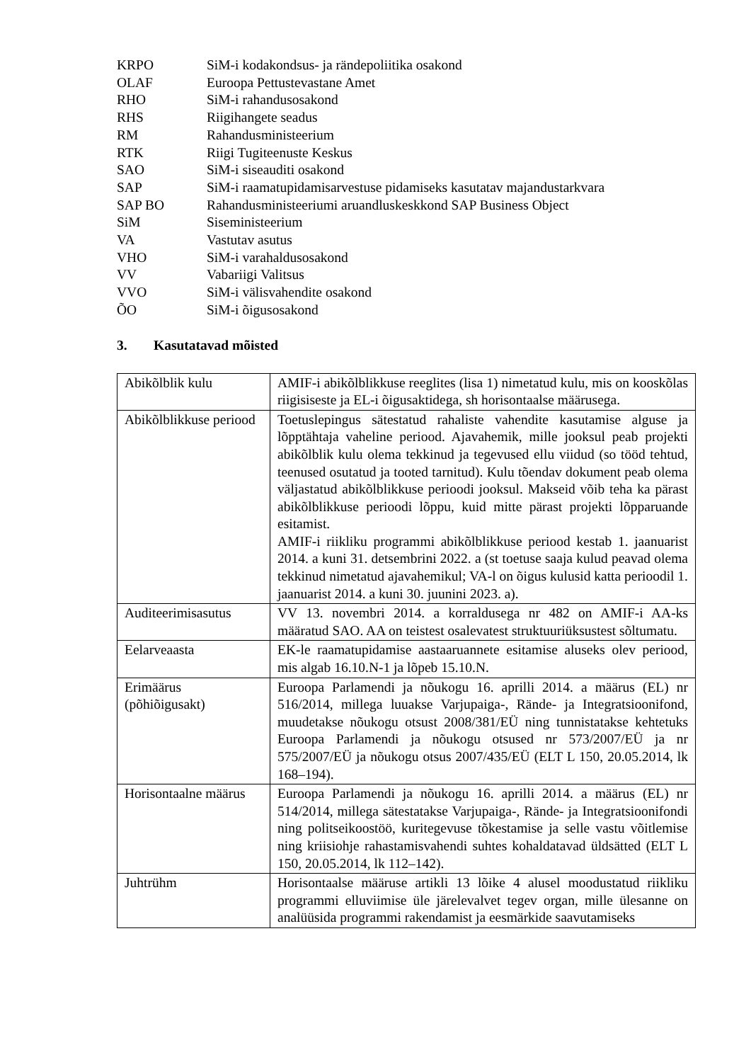KRPO SiM-i kodakondsus- ja rändepoliitika osakond
OLAF Euroopa Pettustevastane Amet
RHO SiM-i rahandusosakond
RHS Riigihangete seadus
RM Rahandusministeerium
RTK Riigi Tugiteenuste Keskus
SAO SiM-i siseauditi osakond
SAP SiM-i raamatupidamisarvestuse pidamiseks kasutatav majandustarkvara
SAP BO Rahandusministeeriumi aruandluskeskkond SAP Business Object
SiM Siseministeerium
VA Vastutav asutus
VHO SiM-i varahaldusosakond
VV Vabariigi Valitsus
VVO SiM-i välisvahendite osakond
ÕO SiM-i õigusosakond
3. Kasutatavad mõisted
| Abikõlblik kulu | AMIF-i abikõlblikkuse reeglites (lisa 1) nimetatud kulu, mis on kooskõlas riigisiseste ja EL-i õigusaktidega, sh horisontaalse määrusega. |
| Abikõlblikkuse periood | Toetuslepingus sätestatud rahaliste vahendite kasutamise alguse ja lõpptähtaja vaheline periood. Ajavahemik, mille jooksul peab projekti abikõlblik kulu olema tekkinud ja tegevused ellu viidud (so tööd tehtud, teenused osutatud ja tooted tarnitud). Kulu tõendav dokument peab olema väljastatud abikõlblikkuse perioodi jooksul. Makseid võib teha ka pärast abikõlblikkuse perioodi lõppu, kuid mitte pärast projekti lõpparuande esitamist. AMIF-i riikliku programmi abikõlblikkuse periood kestab 1. jaanuarist 2014. a kuni 31. detsembrini 2022. a (st toetuse saaja kulud peavad olema tekkinud nimetatud ajavahemikul; VA-l on õigus kulusid katta perioodil 1. jaanuarist 2014. a kuni 30. juunini 2023. a). |
| Auditeerimisasutus | VV 13. novembri 2014. a korraldusega nr 482 on AMIF-i AA-ks määratud SAO. AA on teistest osalevatest struktuuriüksustest sõltumatu. |
| Eelarveaasta | EK-le raamatupidamise aastaaruannete esitamise aluseks olev periood, mis algab 16.10.N-1 ja lõpeb 15.10.N. |
| Erimäärus (põhiõigusakt) | Euroopa Parlamendi ja nõukogu 16. aprilli 2014. a määrus (EL) nr 516/2014, millega luuakse Varjupaiga-, Rände- ja Integratsioonifond, muudetakse nõukogu otsust 2008/381/EÜ ning tunnistatakse kehtetuks Euroopa Parlamendi ja nõukogu otsused nr 573/2007/EÜ ja nr 575/2007/EÜ ja nõukogu otsus 2007/435/EÜ (ELT L 150, 20.05.2014, lk 168–194). |
| Horisontaalne määrus | Euroopa Parlamendi ja nõukogu 16. aprilli 2014. a määrus (EL) nr 514/2014, millega sätestatakse Varjupaiga-, Rände- ja Integratsioonifondi ning politseikoostöö, kuritegevuse tõkestamise ja selle vastu võitlemise ning kriisiohje rahastamisvahendi suhtes kohaldatavad üldsätted (ELT L 150, 20.05.2014, lk 112–142). |
| Juhtrühm | Horisontaalse määruse artikli 13 lõike 4 alusel moodustatud riikliku programmi elluviimise üle järelevalvet tegev organ, mille ülesanne on analüüsida programmi rakendamist ja eesmärkide saavutamiseks |